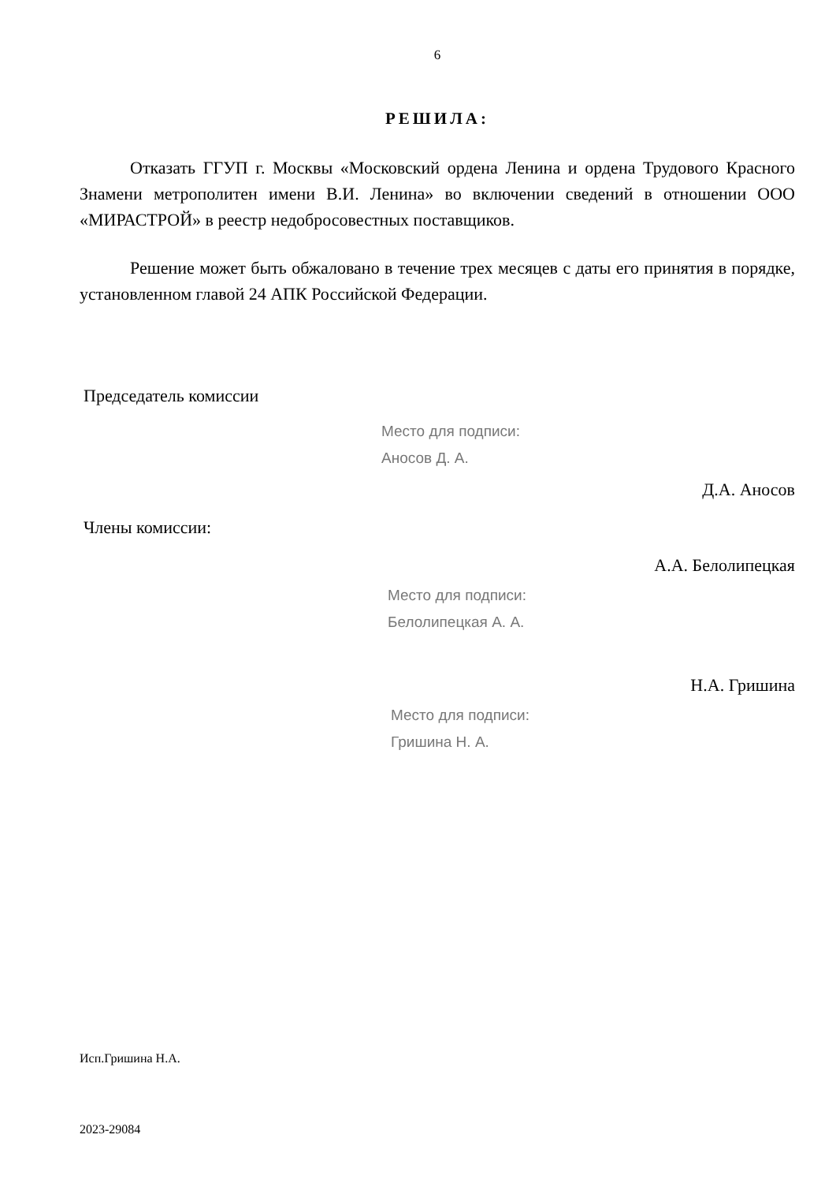6
РЕШИЛА:
Отказать ГГУП г. Москвы «Московский ордена Ленина и ордена Трудового Красного Знамени метрополитен имени В.И. Ленина» во включении сведений в отношении ООО «МИРАСТРОЙ» в реестр недобросовестных поставщиков.
Решение может быть обжаловано в течение трех месяцев с даты его принятия в порядке, установленном главой 24 АПК Российской Федерации.
Председатель комиссии
Место для подписи:
Аносов Д. А.
Д.А. Аносов
Члены комиссии:
А.А. Белолипецкая
Место для подписи:
Белолипецкая А. А.
Н.А. Гришина
Место для подписи:
Гришина Н. А.
Исп.Гришина Н.А.
2023-29084